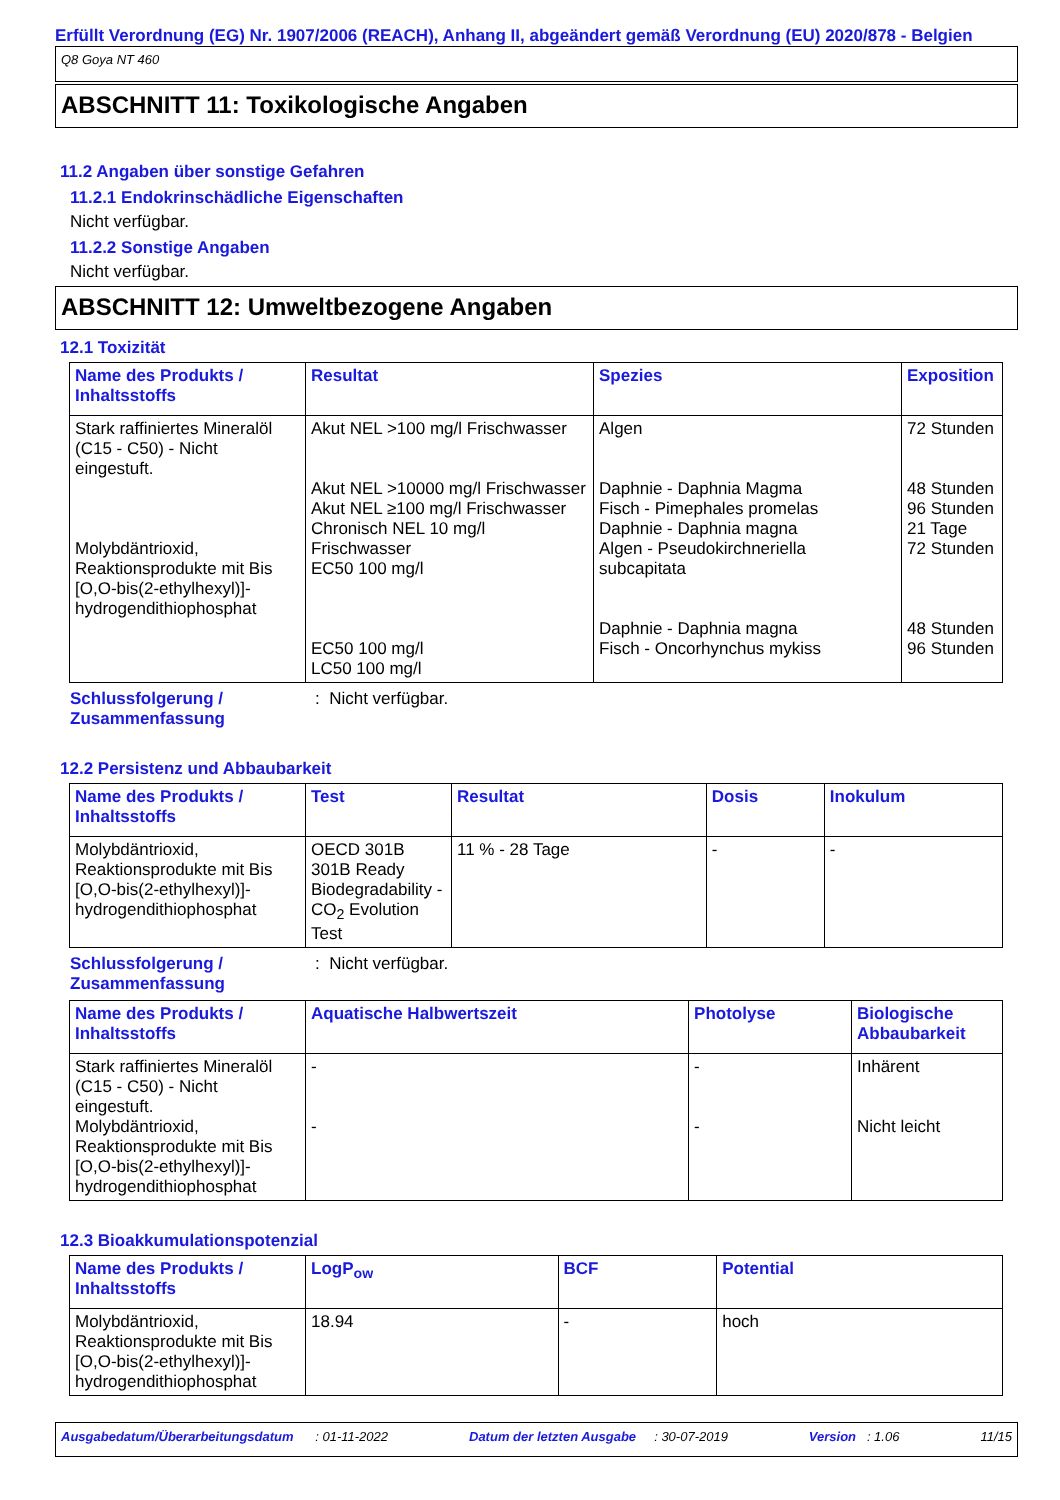Erfüllt Verordnung (EG) Nr. 1907/2006 (REACH), Anhang II, abgeändert gemäß Verordnung (EU) 2020/878 - Belgien
Q8 Goya NT 460
ABSCHNITT 11: Toxikologische Angaben
11.2 Angaben über sonstige Gefahren
11.2.1 Endokrinschädliche Eigenschaften
Nicht verfügbar.
11.2.2 Sonstige Angaben
Nicht verfügbar.
ABSCHNITT 12: Umweltbezogene Angaben
12.1 Toxizität
| Name des Produkts / Inhaltsstoffs | Resultat | Spezies | Exposition |
| --- | --- | --- | --- |
| Stark raffiniertes Mineralöl (C15 - C50) - Nicht eingestuft. Molybdäntrioxid, Reaktionsprodukte mit Bis [O,O-bis(2-ethylhexyl)]-hydrogendithiophosphat | Akut NEL >100 mg/l Frischwasser Akut NEL >10000 mg/l Frischwasser Akut NEL ≥100 mg/l Frischwasser Chronisch NEL 10 mg/l Frischwasser EC50 100 mg/l EC50 100 mg/l LC50 100 mg/l | Algen Daphnie - Daphnia Magma Fisch - Pimephales promelas Daphnie - Daphnia magna Algen - Pseudokirchneriella subcapitata Daphnie - Daphnia magna Fisch - Oncorhynchus mykiss | 72 Stunden 48 Stunden 96 Stunden 21 Tage 72 Stunden 48 Stunden 96 Stunden |
Schlussfolgerung / Zusammenfassung: Nicht verfügbar.
12.2 Persistenz und Abbaubarkeit
| Name des Produkts / Inhaltsstoffs | Test | Resultat | Dosis | Inokulum |
| --- | --- | --- | --- | --- |
| Molybdäntrioxid, Reaktionsprodukte mit Bis [O,O-bis(2-ethylhexyl)]-hydrogendithiophosphat | OECD 301B 301B Ready Biodegradability - CO<sub>2</sub> Evolution Test | 11 % - 28 Tage | - | - |
Schlussfolgerung / Zusammenfassung: Nicht verfügbar.
| Name des Produkts / Inhaltsstoffs | Aquatische Halbwertszeit | Photolyse | Biologische Abbaubarkeit |
| --- | --- | --- | --- |
| Stark raffiniertes Mineralöl (C15 - C50) - Nicht eingestuft. Molybdäntrioxid, Reaktionsprodukte mit Bis [O,O-bis(2-ethylhexyl)]-hydrogendithiophosphat | - - | - - | Inhärent Nicht leicht |
12.3 Bioakkumulationspotenzial
| Name des Produkts / Inhaltsstoffs | LogP<sub>ow</sub> | BCF | Potential |
| --- | --- | --- | --- |
| Molybdäntrioxid, Reaktionsprodukte mit Bis [O,O-bis(2-ethylhexyl)]-hydrogendithiophosphat | 18.94 | - | hoch |
Ausgabedatum/Überarbeitungsdatum : 01-11-2022 Datum der letzten Ausgabe : 30-07-2019 Version : 1.06 11/15